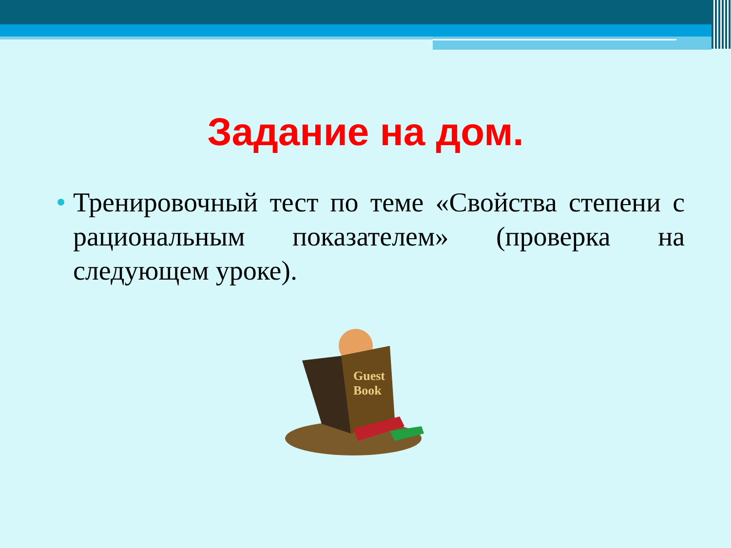Задание на дом.
Тренировочный тест по теме «Свойства степени с рациональным показателем» (проверка на следующем уроке).
Guest
Book